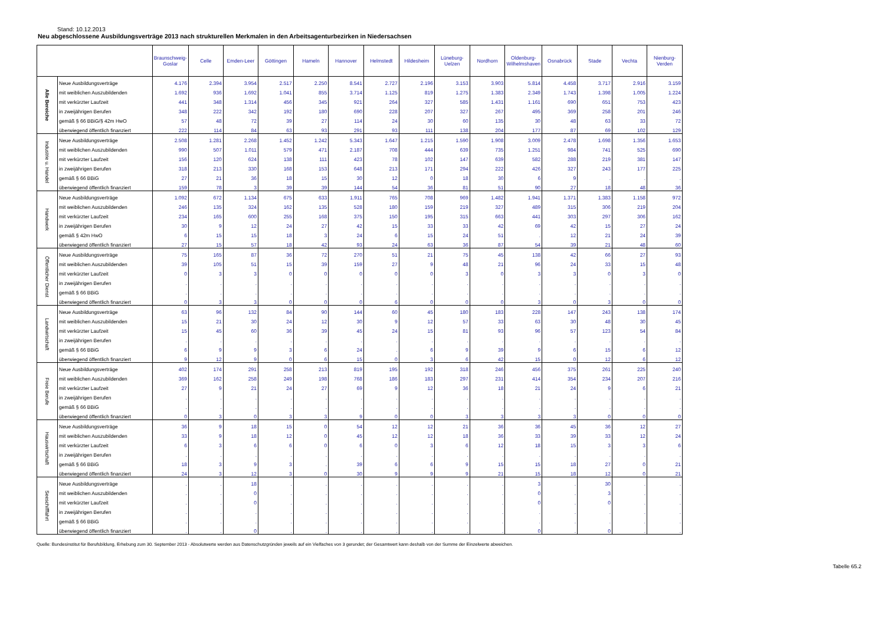Stand: 10.12.2013
Neu abgeschlossene Ausbildungsverträge 2013 nach strukturellen Merkmalen in den Arbeitsagenturbezirken in Niedersachsen
| | | Braunschweig-Goslar | Celle | Emden-Leer | Göttingen | Hameln | Hannover | Helmstedt | Hildesheim | Lüneburg-Uelzen | Nordhorn | Oldenburg-Wilhelmshaven | Osnabrück | Stade | Vechta | Nienburg-Verden |
| --- | --- | --- | --- | --- | --- | --- | --- | --- | --- | --- | --- | --- | --- | --- | --- | --- |
| Alle Bereiche | Neue Ausbildungsverträge | 4.176 | 2.394 | 3.954 | 2.517 | 2.250 | 8.541 | 2.727 | 2.196 | 3.153 | 3.903 | 5.814 | 4.458 | 3.717 | 2.916 | 3.159 |
| | mit weiblichen Auszubildenden | 1.692 | 936 | 1.692 | 1.041 | 855 | 3.714 | 1.125 | 819 | 1.275 | 1.383 | 2.349 | 1.743 | 1.398 | 1.005 | 1.224 |
| | mit verkürzter Laufzeit | 441 | 348 | 1.314 | 456 | 345 | 921 | 264 | 327 | 585 | 1.431 | 1.161 | 690 | 651 | 753 | 423 |
| | in zweijährigen Berufen | 348 | 222 | 342 | 192 | 180 | 690 | 228 | 207 | 327 | 267 | 495 | 369 | 258 | 201 | 246 |
| | gemäß § 66 BBiG/§ 42m HwO | 57 | 48 | 72 | 39 | 27 | 114 | 24 | 30 | 60 | 135 | 30 | 48 | 63 | 33 | 72 |
| | überwiegend öffentlich finanziert | 222 | 114 | 84 | 63 | 93 | 291 | 93 | 111 | 138 | 204 | 177 | 87 | 69 | 102 | 129 |
| Industrie u. Handel | Neue Ausbildungsverträge | 2.508 | 1.281 | 2.268 | 1.452 | 1.242 | 5.343 | 1.647 | 1.215 | 1.590 | 1.908 | 3.009 | 2.478 | 1.698 | 1.356 | 1.653 |
| | mit weiblichen Auszubildenden | 990 | 507 | 1.011 | 579 | 471 | 2.187 | 708 | 444 | 639 | 735 | 1.251 | 984 | 741 | 525 | 690 |
| | mit verkürzter Laufzeit | 156 | 120 | 624 | 138 | 111 | 423 | 78 | 102 | 147 | 639 | 582 | 288 | 219 | 381 | 147 |
| | in zweijährigen Berufen | 318 | 213 | 330 | 168 | 153 | 648 | 213 | 171 | 294 | 222 | 426 | 327 | 243 | 177 | 225 |
| | gemäß § 66 BBiG | 27 | 21 | 36 | 18 | 15 | 30 | 12 | 0 | 18 | 30 | 6 | 9 | . | . | . |
| | überwiegend öffentlich finanziert | 159 | 78 | 3 | 39 | 39 | 144 | 54 | 36 | 81 | 51 | 90 | 27 | 18 | 48 | 36 |
| Handwerk | Neue Ausbildungsverträge | 1.092 | 672 | 1.134 | 675 | 633 | 1.911 | 765 | 708 | 969 | 1.482 | 1.941 | 1.371 | 1.383 | 1.158 | 972 |
| | mit weiblichen Auszubildenden | 246 | 135 | 324 | 162 | 135 | 528 | 180 | 159 | 219 | 327 | 489 | 315 | 306 | 219 | 204 |
| | mit verkürzter Laufzeit | 234 | 165 | 600 | 255 | 168 | 375 | 150 | 195 | 315 | 663 | 441 | 303 | 297 | 306 | 162 |
| | in zweijährigen Berufen | 30 | 9 | 12 | 24 | 27 | 42 | 15 | 33 | 33 | 42 | 69 | 42 | 15 | 27 | 24 |
| | gemäß § 42m HwO | 6 | 15 | 15 | 18 | 3 | 24 | 6 | 15 | 24 | 51 | . | 12 | 21 | 24 | 39 |
| | überwiegend öffentlich finanziert | 27 | 15 | 57 | 18 | 42 | 93 | 24 | 63 | 36 | 87 | 54 | 39 | 21 | 48 | 60 |
| Öffentlicher Dienst | Neue Ausbildungsverträge | 75 | 165 | 87 | 36 | 72 | 270 | 51 | 21 | 75 | 45 | 138 | 42 | 66 | 27 | 93 |
| | mit weiblichen Auszubildenden | 39 | 105 | 51 | 15 | 39 | 159 | 27 | 9 | 48 | 21 | 96 | 24 | 33 | 15 | 48 |
| | mit verkürzter Laufzeit | 0 | 3 | 3 | 0 | 0 | 0 | 0 | 0 | 3 | 0 | 3 | 3 | 0 | 3 | 0 |
| | in zweijährigen Berufen | . | . | . | . | . | . | . | . | . | . | . | . | . | . | . |
| | gemäß § 66 BBiG | . | . | . | . | . | . | . | . | . | . | . | . | . | . | . |
| | überwiegend öffentlich finanziert | 0 | 3 | 3 | 0 | 0 | 0 | 6 | 0 | 0 | 0 | 3 | 0 | 3 | 0 | 0 |
| Landwirtschaft | Neue Ausbildungsverträge | 63 | 96 | 132 | 84 | 90 | 144 | 60 | 45 | 180 | 183 | 228 | 147 | 243 | 138 | 174 |
| | mit weiblichen Auszubildenden | 15 | 21 | 30 | 24 | 12 | 30 | 9 | 12 | 57 | 33 | 63 | 30 | 48 | 30 | 45 |
| | mit verkürzter Laufzeit | 15 | 45 | 60 | 36 | 39 | 45 | 24 | 15 | 81 | 93 | 96 | 57 | 123 | 54 | 84 |
| | in zweijährigen Berufen | . | . | . | . | . | . | . | . | . | . | . | . | . | . | . |
| | gemäß § 66 BBiG | 6 | 9 | 9 | 3 | 6 | 24 | . | 6 | 9 | 39 | 9 | 6 | 15 | 6 | 12 |
| | überwiegend öffentlich finanziert | 9 | 12 | 9 | 0 | 6 | 15 | 0 | 3 | 6 | 42 | 15 | 0 | 12 | 6 | 12 |
| Freie Berufe | Neue Ausbildungsverträge | 402 | 174 | 291 | 258 | 213 | 819 | 195 | 192 | 318 | 246 | 456 | 375 | 261 | 225 | 240 |
| | mit weiblichen Auszubildenden | 369 | 162 | 258 | 249 | 198 | 768 | 186 | 183 | 297 | 231 | 414 | 354 | 234 | 207 | 216 |
| | mit verkürzter Laufzeit | 27 | 9 | 21 | 24 | 27 | 69 | 9 | 12 | 36 | 18 | 21 | 24 | 9 | 6 | 21 |
| | in zweijährigen Berufen | . | . | . | . | . | . | . | . | . | . | . | . | . | . | . |
| | gemäß § 66 BBiG | . | . | . | . | . | . | . | . | . | . | . | . | . | . | . |
| | überwiegend öffentlich finanziert | 0 | 3 | 0 | 3 | 3 | 9 | 0 | 0 | 3 | 3 | 3 | 3 | 0 | 0 | 0 |
| Hauswirtschaft | Neue Ausbildungsverträge | 36 | 9 | 18 | 15 | 0 | 54 | 12 | 12 | 21 | 36 | 36 | 45 | 36 | 12 | 27 |
| | mit weiblichen Auszubildenden | 33 | 9 | 18 | 12 | 0 | 45 | 12 | 12 | 18 | 36 | 33 | 39 | 33 | 12 | 24 |
| | mit verkürzter Laufzeit | 6 | 3 | 6 | 6 | 0 | 6 | 0 | 3 | 6 | 12 | 18 | 15 | 3 | 3 | 6 |
| | in zweijährigen Berufen | . | . | . | . | . | . | . | . | . | . | . | . | . | . | . |
| | gemäß § 66 BBiG | 18 | 3 | 9 | 3 | . | 39 | 6 | 6 | 9 | 15 | 15 | 18 | 27 | 0 | 21 |
| | überwiegend öffentlich finanziert | 24 | 3 | 12 | 3 | 0 | 30 | 9 | 9 | 9 | 21 | 15 | 18 | 12 | 0 | 21 |
| Seeschifffahrt | Neue Ausbildungsverträge | . | . | 18 | . | . | . | . | . | . | . | 3 | . | 30 | . | . |
| | mit weiblichen Auszubildenden | . | . | 0 | . | . | . | . | . | . | . | 0 | . | 3 | . | . |
| | mit verkürzter Laufzeit | . | . | 0 | . | . | . | . | . | . | . | 0 | . | 0 | . | . |
| | in zweijährigen Berufen | . | . | . | . | . | . | . | . | . | . | . | . | . | . | . |
| | gemäß § 66 BBiG | . | . | . | . | . | . | . | . | . | . | . | . | . | . | . |
| | überwiegend öffentlich finanziert | . | . | 0 | . | . | . | . | . | . | . | 0 | . | 0 | . | . |
Quelle: Bundesinstitut für Berufsbildung, Erhebung zum 30. September 2013 - Absolutwerte werden aus Datenschutzgründen jeweils auf ein Vielfaches von 3 gerundet; der Gesamtwert kann deshalb von der Summe der Einzelwerte abweichen.
Tabelle 65.2